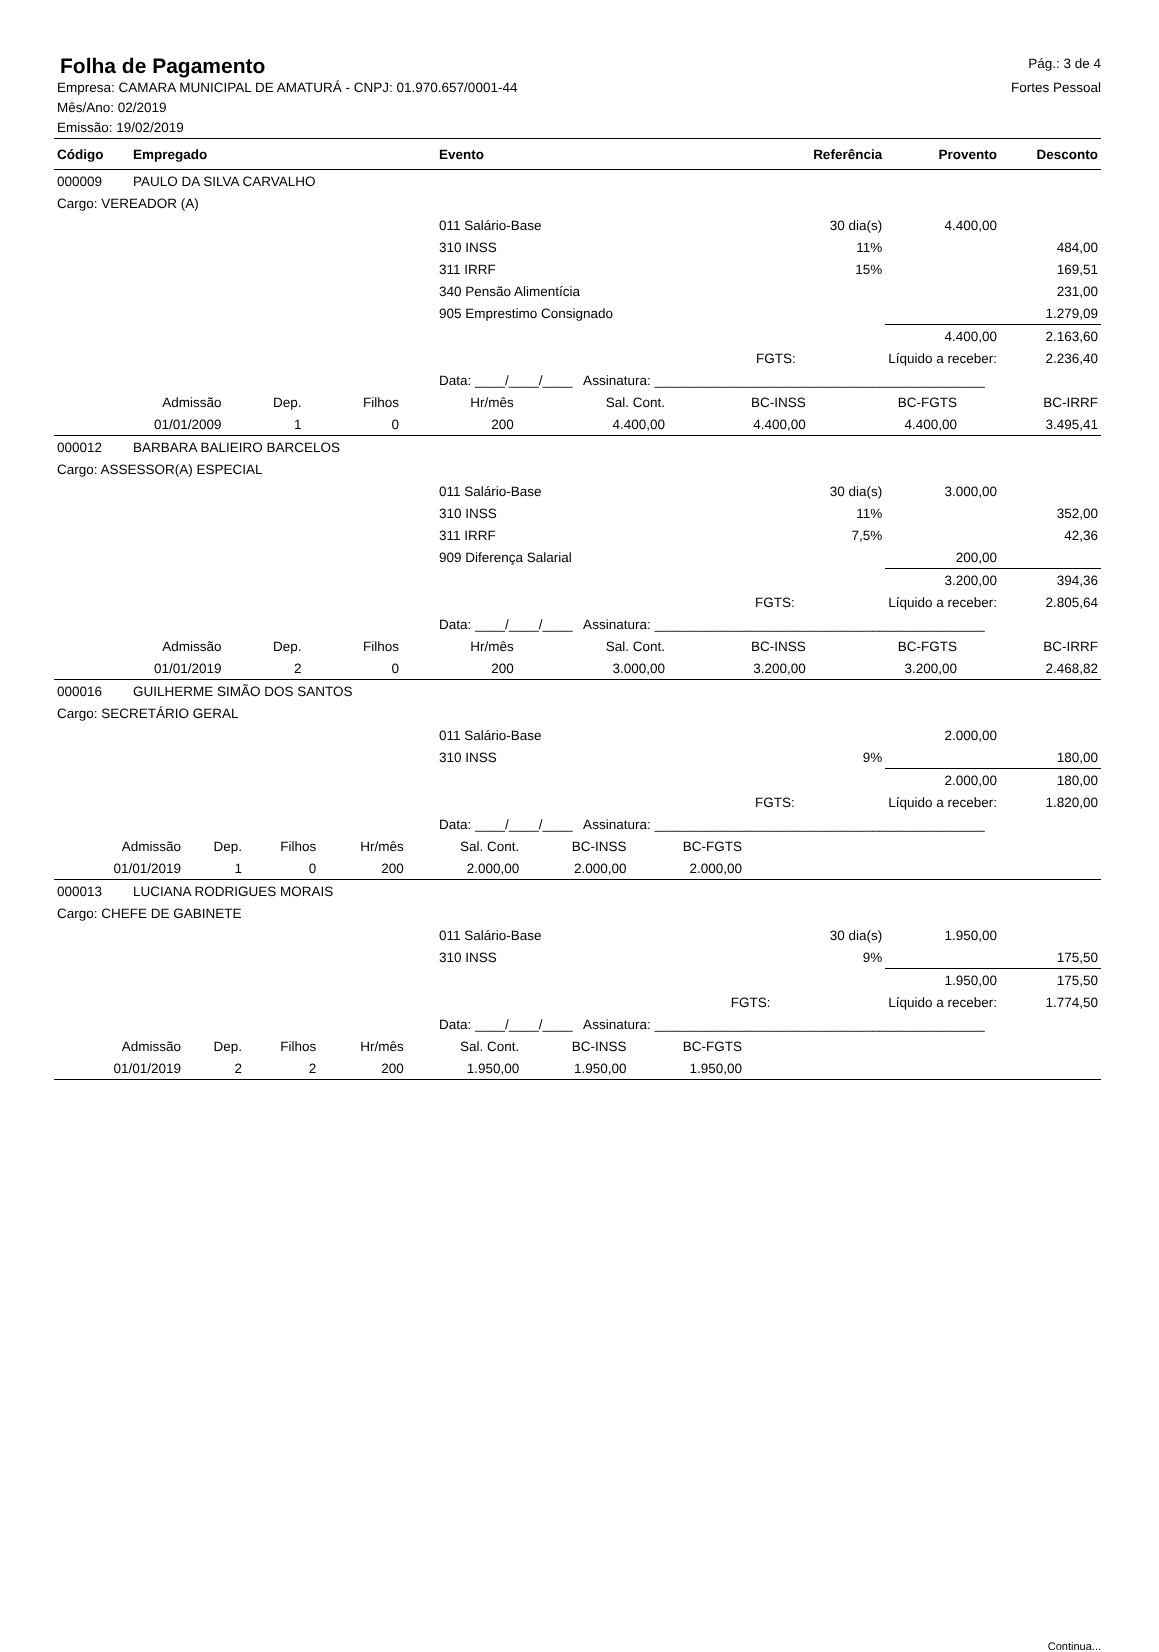Folha de Pagamento
Pág.: 3 de 4
Empresa: CAMARA MUNICIPAL DE AMATURÁ - CNPJ: 01.970.657/0001-44
Fortes Pessoal
Mês/Ano: 02/2019
Emissão: 19/02/2019
| Código | Empregado | Evento | Referência | Provento | Desconto |
| --- | --- | --- | --- | --- | --- |
| 000009 | PAULO DA SILVA CARVALHO | | | | |
| Cargo: VEREADOR (A) | | | | | |
| | | 011 Salário-Base | 30 dia(s) | 4.400,00 | |
| | | 310 INSS | 11% | | 484,00 |
| | | 311 IRRF | 15% | | 169,51 |
| | | 340 Pensão Alimentícia | | | 231,00 |
| | | 905 Emprestimo Consignado | | | 1.279,09 |
| | | | | 4.400,00 | 2.163,60 |
| | | | FGTS: | Líquido a receber: | 2.236,40 |
| | | Data: ____/____/____ Assinatura: ____________________________________________ | | | |
| Admissão | Dep. | Filhos | Hr/mês | Sal. Cont. | BC-INSS | BC-FGTS | BC-IRRF |
| 01/01/2009 | 1 | 0 | 200 | 4.400,00 | 4.400,00 | 4.400,00 | 3.495,41 |
| 000012 | BARBARA BALIEIRO BARCELOS | | | | |
| Cargo: ASSESSOR(A) ESPECIAL | | | | | |
| | | 011 Salário-Base | 30 dia(s) | 3.000,00 | |
| | | 310 INSS | 11% | | 352,00 |
| | | 311 IRRF | 7,5% | | 42,36 |
| | | 909 Diferença Salarial | | 200,00 | |
| | | | | 3.200,00 | 394,36 |
| | | | FGTS: | Líquido a receber: | 2.805,64 |
| | | Data: ____/____/____ Assinatura: ____________________________________________ | | | |
| Admissão | Dep. | Filhos | Hr/mês | Sal. Cont. | BC-INSS | BC-FGTS | BC-IRRF |
| 01/01/2019 | 2 | 0 | 200 | 3.000,00 | 3.200,00 | 3.200,00 | 2.468,82 |
| 000016 | GUILHERME SIMÃO DOS SANTOS | | | | |
| Cargo: SECRETÁRIO GERAL | | | | | |
| | | 011 Salário-Base | | 2.000,00 | |
| | | 310 INSS | 9% | | 180,00 |
| | | | | 2.000,00 | 180,00 |
| | | | FGTS: | Líquido a receber: | 1.820,00 |
| | | Data: ____/____/____ Assinatura: ____________________________________________ | | | |
| Admissão | Dep. | Filhos | Hr/mês | Sal. Cont. | BC-INSS | BC-FGTS | |
| 01/01/2019 | 1 | 0 | 200 | 2.000,00 | 2.000,00 | 2.000,00 | |
| 000013 | LUCIANA RODRIGUES MORAIS | | | | |
| Cargo: CHEFE DE GABINETE | | | | | |
| | | 011 Salário-Base | 30 dia(s) | 1.950,00 | |
| | | 310 INSS | 9% | | 175,50 |
| | | | | 1.950,00 | 175,50 |
| | | | FGTS: | Líquido a receber: | 1.774,50 |
| | | Data: ____/____/____ Assinatura: ____________________________________________ | | | |
| Admissão | Dep. | Filhos | Hr/mês | Sal. Cont. | BC-INSS | BC-FGTS | |
| 01/01/2019 | 2 | 2 | 200 | 1.950,00 | 1.950,00 | 1.950,00 | |
Continua...